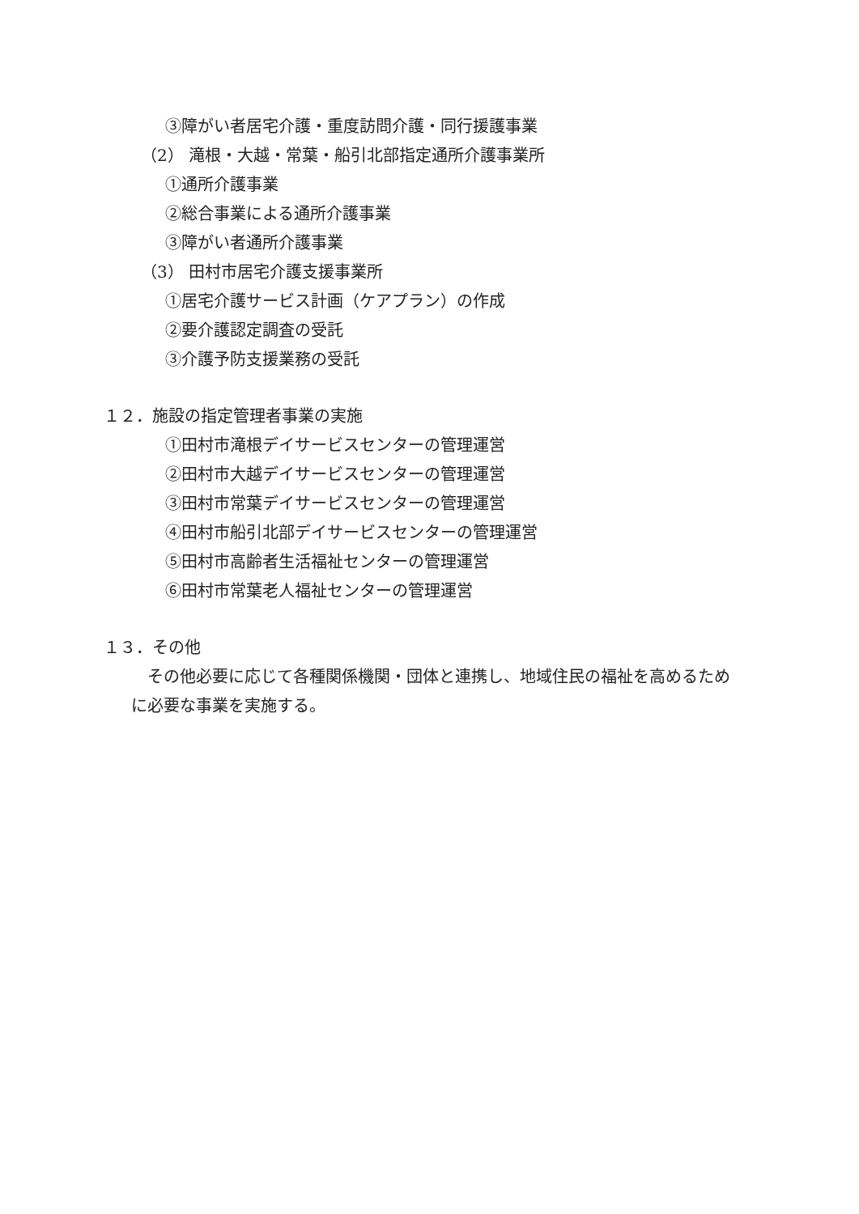③障がい者居宅介護・重度訪問介護・同行援護事業
（2） 滝根・大越・常葉・船引北部指定通所介護事業所
①通所介護事業
②総合事業による通所介護事業
③障がい者通所介護事業
（3） 田村市居宅介護支援事業所
①居宅介護サービス計画（ケアプラン）の作成
②要介護認定調査の受託
③介護予防支援業務の受託
１２．施設の指定管理者事業の実施
①田村市滝根デイサービスセンターの管理運営
②田村市大越デイサービスセンターの管理運営
③田村市常葉デイサービスセンターの管理運営
④田村市船引北部デイサービスセンターの管理運営
⑤田村市高齢者生活福祉センターの管理運営
⑥田村市常葉老人福祉センターの管理運営
１３．その他
その他必要に応じて各種関係機関・団体と連携し、地域住民の福祉を高めるため
に必要な事業を実施する。